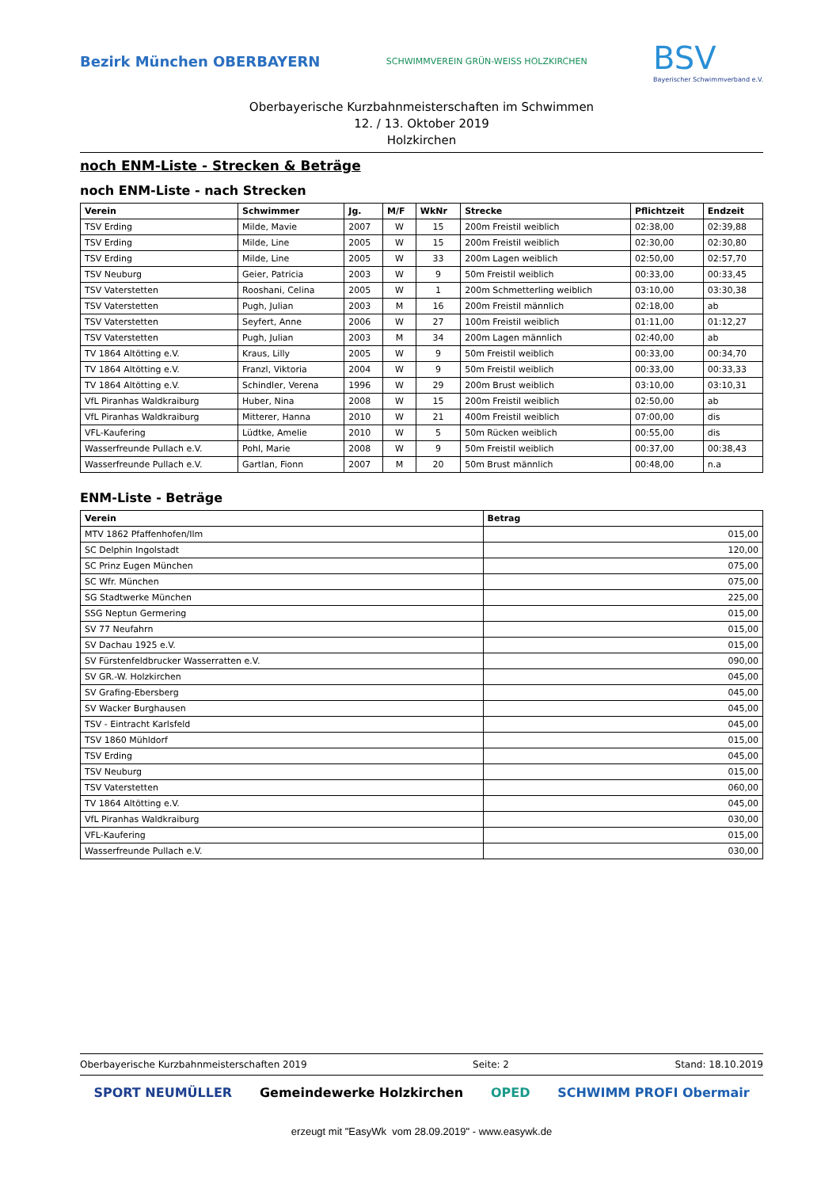Bezirk München OBERBAYERN
SCHWIMMVEREIN GRÜN-WEISS HOLZKIRCHEN
BSV
Bayerischer Schwimmverband e.V.
Oberbayerische Kurzbahnmeisterschaften im Schwimmen
12. / 13. Oktober 2019
Holzkirchen
noch ENM-Liste - Strecken & Beträge
noch ENM-Liste - nach Strecken
| Verein | Schwimmer | Jg. | M/F | WkNr | Strecke | Pflichtzeit | Endzeit |
| --- | --- | --- | --- | --- | --- | --- | --- |
| TSV Erding | Milde, Mavie | 2007 | W | 15 | 200m Freistil weiblich | 02:38,00 | 02:39,88 |
| TSV Erding | Milde, Line | 2005 | W | 15 | 200m Freistil weiblich | 02:30,00 | 02:30,80 |
| TSV Erding | Milde, Line | 2005 | W | 33 | 200m Lagen weiblich | 02:50,00 | 02:57,70 |
| TSV Neuburg | Geier, Patricia | 2003 | W | 9 | 50m Freistil weiblich | 00:33,00 | 00:33,45 |
| TSV Vaterstetten | Rooshani, Celina | 2005 | W | 1 | 200m Schmetterling weiblich | 03:10,00 | 03:30,38 |
| TSV Vaterstetten | Pugh, Julian | 2003 | M | 16 | 200m Freistil männlich | 02:18,00 | ab |
| TSV Vaterstetten | Seyfert, Anne | 2006 | W | 27 | 100m Freistil weiblich | 01:11,00 | 01:12,27 |
| TSV Vaterstetten | Pugh, Julian | 2003 | M | 34 | 200m Lagen männlich | 02:40,00 | ab |
| TV 1864 Altötting e.V. | Kraus, Lilly | 2005 | W | 9 | 50m Freistil weiblich | 00:33,00 | 00:34,70 |
| TV 1864 Altötting e.V. | Franzl, Viktoria | 2004 | W | 9 | 50m Freistil weiblich | 00:33,00 | 00:33,33 |
| TV 1864 Altötting e.V. | Schindler, Verena | 1996 | W | 29 | 200m Brust weiblich | 03:10,00 | 03:10,31 |
| VfL Piranhas Waldkraiburg | Huber, Nina | 2008 | W | 15 | 200m Freistil weiblich | 02:50,00 | ab |
| VfL Piranhas Waldkraiburg | Mitterer, Hanna | 2010 | W | 21 | 400m Freistil weiblich | 07:00,00 | dis |
| VFL-Kaufering | Lüdtke, Amelie | 2010 | W | 5 | 50m Rücken weiblich | 00:55,00 | dis |
| Wasserfreunde Pullach e.V. | Pohl, Marie | 2008 | W | 9 | 50m Freistil weiblich | 00:37,00 | 00:38,43 |
| Wasserfreunde Pullach e.V. | Gartlan, Fionn | 2007 | M | 20 | 50m Brust männlich | 00:48,00 | n.a |
ENM-Liste - Beträge
| Verein | Betrag |
| --- | --- |
| MTV 1862 Pfaffenhofen/Ilm | 015,00 |
| SC Delphin Ingolstadt | 120,00 |
| SC Prinz Eugen München | 075,00 |
| SC Wfr. München | 075,00 |
| SG Stadtwerke München | 225,00 |
| SSG Neptun Germering | 015,00 |
| SV 77 Neufahrn | 015,00 |
| SV Dachau 1925 e.V. | 015,00 |
| SV Fürstenfeldbrucker Wasserratten e.V. | 090,00 |
| SV GR.-W. Holzkirchen | 045,00 |
| SV Grafing-Ebersberg | 045,00 |
| SV Wacker Burghausen | 045,00 |
| TSV - Eintracht Karlsfeld | 045,00 |
| TSV 1860 Mühldorf | 015,00 |
| TSV Erding | 045,00 |
| TSV Neuburg | 015,00 |
| TSV Vaterstetten | 060,00 |
| TV 1864 Altötting e.V. | 045,00 |
| VfL Piranhas Waldkraiburg | 030,00 |
| VFL-Kaufering | 015,00 |
| Wasserfreunde Pullach e.V. | 030,00 |
Oberbayerische Kurzbahnmeisterschaften 2019 Seite: 2 Stand: 18.10.2019
SPORT NEUMÜLLER Gemeindewerke Holzkirchen OPED SCHWIMM PROFI Obermair
erzeugt mit "EasyWk vom 28.09.2019" - www.easywk.de